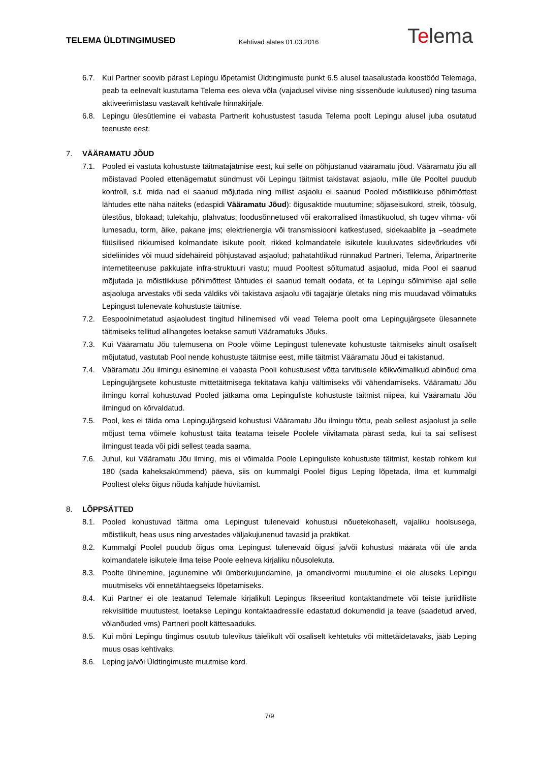TELEMA ÜLDTINGIMUSED
Kehtivad alates 01.03.2016
Telema
6.7. Kui Partner soovib pärast Lepingu lõpetamist Üldtingimuste punkt 6.5 alusel taasalustada koostööd Telemaga, peab ta eelnevalt kustutama Telema ees oleva võla (vajadusel viivise ning sissenõude kulutused) ning tasuma aktiveerimistasu vastavalt kehtivale hinnakirjale.
6.8. Lepingu ülesütlemine ei vabasta Partnerit kohustustest tasuda Telema poolt Lepingu alusel juba osutatud teenuste eest.
7. VÄÄRAMATU JÕUD
7.1. Pooled ei vastuta kohustuste täitmatajätmise eest, kui selle on põhjustanud vääramatu jõud. Vääramatu jõu all mõistavad Pooled ettenägematut sündmust või Lepingu täitmist takistavat asjaolu, mille üle Pooltel puudub kontroll, s.t. mida nad ei saanud mõjutada ning millist asjaolu ei saanud Pooled mõistlikkuse põhimõttest lähtudes ette näha näiteks (edaspidi Vääramatu Jõud): õigusaktide muutumine; sõjaseisukord, streik, töösulg, ülestõus, blokaad; tulekahju, plahvatus; loodusõnnetused või erakorralised ilmastikuolud, sh tugev vihma- või lumesadu, torm, äike, pakane jms; elektrienergia või transmissiooni katkestused, sidekaablite ja –seadmete füüsilised rikkumised kolmandate isikute poolt, rikked kolmandatele isikutele kuuluvates sidevõrkudes või sideliinides või muud sidehäireid põhjustavad asjaolud; pahatahtlikud rünnakud Partneri, Telema, Äripartnerite internetiteenuse pakkujate infra-struktuuri vastu; muud Pooltest sõltumatud asjaolud, mida Pool ei saanud mõjutada ja mõistlikkuse põhimõttest lähtudes ei saanud temalt oodata, et ta Lepingu sõlmimise ajal selle asjaoluga arvestaks või seda väldiks või takistava asjaolu või tagajärje ületaks ning mis muudavad võimatuks Lepingust tulenevate kohustuste täitmise.
7.2. Eespoolnimetatud asjaoludest tingitud hilinemised või vead Telema poolt oma Lepingujärgsete ülesannete täitmiseks tellitud allhangetes loetakse samuti Vääramatuks Jõuks.
7.3. Kui Vääramatu Jõu tulemusena on Poole võime Lepingust tulenevate kohustuste täitmiseks ainult osaliselt mõjutatud, vastutab Pool nende kohustuste täitmise eest, mille täitmist Vääramatu Jõud ei takistanud.
7.4. Vääramatu Jõu ilmingu esinemine ei vabasta Pooli kohustusest võtta tarvitusele kõikvõimalikud abinõud oma Lepingujärgsete kohustuste mittetäitmisega tekitatava kahju vältimiseks või vähendamiseks. Vääramatu Jõu ilmingu korral kohustuvad Pooled jätkama oma Lepinguliste kohustuste täitmist niipea, kui Vääramatu Jõu ilmingud on kõrvaldatud.
7.5. Pool, kes ei täida oma Lepingujärgseid kohustusi Vääramatu Jõu ilmingu tõttu, peab sellest asjaolust ja selle mõjust tema võimele kohustust täita teatama teisele Poolele viivitamata pärast seda, kui ta sai sellisest ilmingust teada või pidi sellest teada saama.
7.6. Juhul, kui Vääramatu Jõu ilming, mis ei võimalda Poole Lepinguliste kohustuste täitmist, kestab rohkem kui 180 (sada kaheksakümmend) päeva, siis on kummalgi Poolel õigus Leping lõpetada, ilma et kummalgi Pooltest oleks õigus nõuda kahjude hüvitamist.
8. LÕPPSÄTTED
8.1. Pooled kohustuvad täitma oma Lepingust tulenevaid kohustusi nõuetekohaselt, vajaliku hoolsusega, mõistlikult, heas usus ning arvestades väljakujunenud tavasid ja praktikat.
8.2. Kummalgi Poolel puudub õigus oma Lepingust tulenevaid õigusi ja/või kohustusi määrata või üle anda kolmandatele isikutele ilma teise Poole eelneva kirjaliku nõusolekuta.
8.3. Poolte ühinemine, jagunemine või ümberkujundamine, ja omandivormi muutumine ei ole aluseks Lepingu muutmiseks või ennetähtaegseks lõpetamiseks.
8.4. Kui Partner ei ole teatanud Telemale kirjalikult Lepingus fikseeritud kontaktandmete või teiste juriidiliste rekvisiitide muutustest, loetakse Lepingu kontaktaadressile edastatud dokumendid ja teave (saadetud arved, võlanõuded vms) Partneri poolt kättesaaduks.
8.5. Kui mõni Lepingu tingimus osutub tulevikus täielikult või osaliselt kehtetuks või mittetäidetavaks, jääb Leping muus osas kehtivaks.
8.6. Leping ja/või Üldtingimuste muutmise kord.
7/9